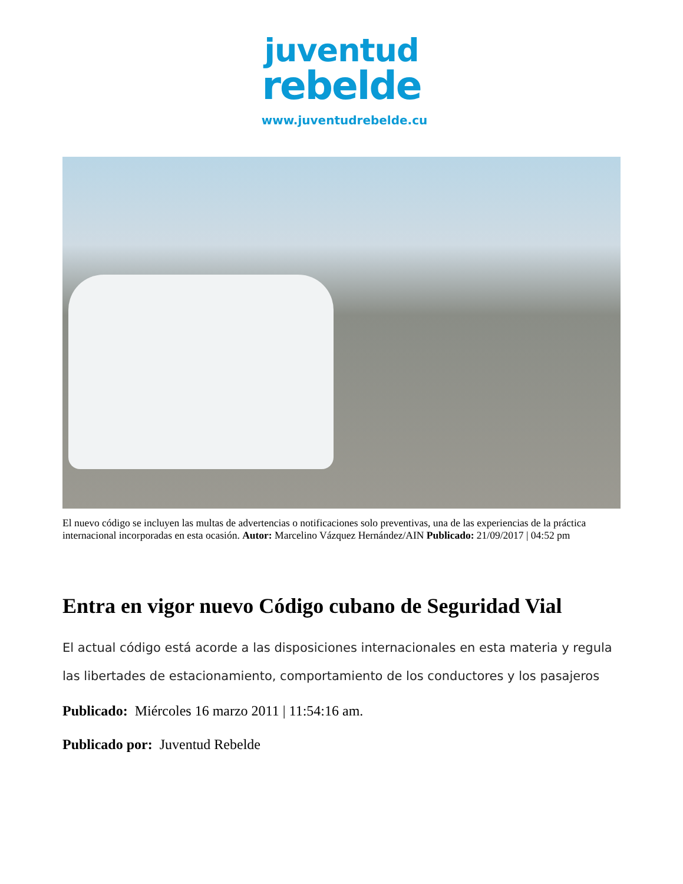juventud
rebelde
www.juventudrebelde.cu
El nuevo código se incluyen las multas de advertencias o notificaciones solo preventivas, una de las experiencias de la práctica internacional incorporadas en esta ocasión. Autor: Marcelino Vázquez Hernández/AIN Publicado: 21/09/2017 | 04:52 pm
Entra en vigor nuevo Código cubano de Seguridad Vial
El actual código está acorde a las disposiciones internacionales en esta materia y regula las libertades de estacionamiento, comportamiento de los conductores y los pasajeros
Publicado: Miércoles 16 marzo 2011 | 11:54:16 am.
Publicado por: Juventud Rebelde